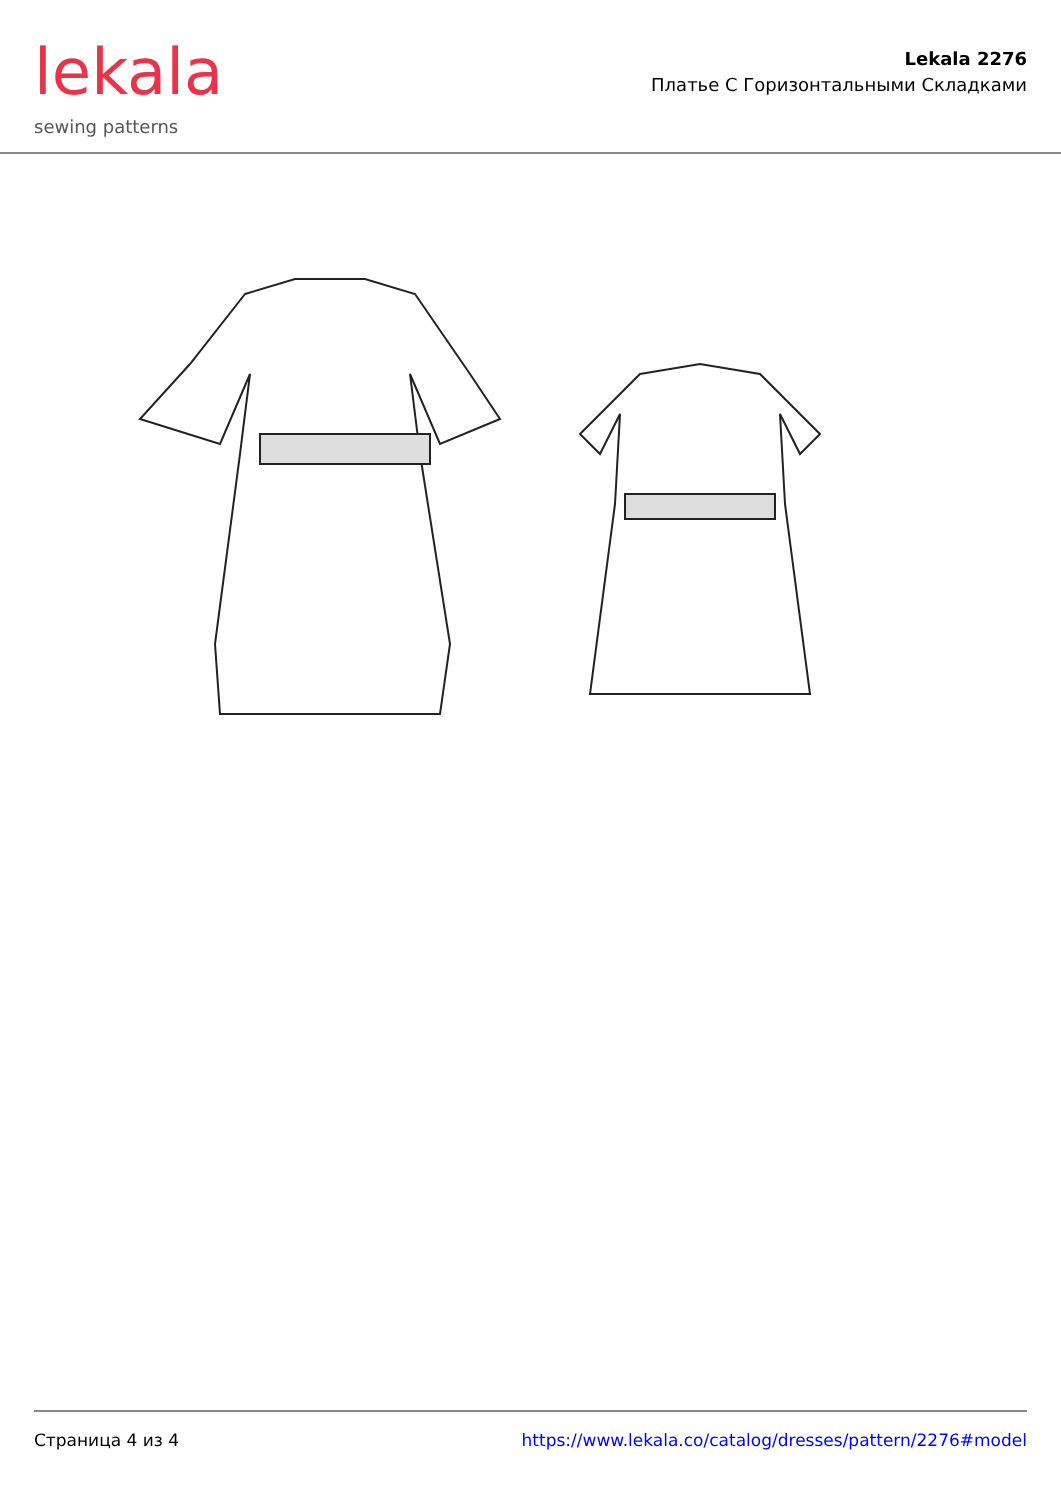lekala
sewing patterns
Lekala 2276
Платье С Горизонтальными Складками
Страница 4 из 4 https://www.lekala.co/catalog/dresses/pattern/2276#model